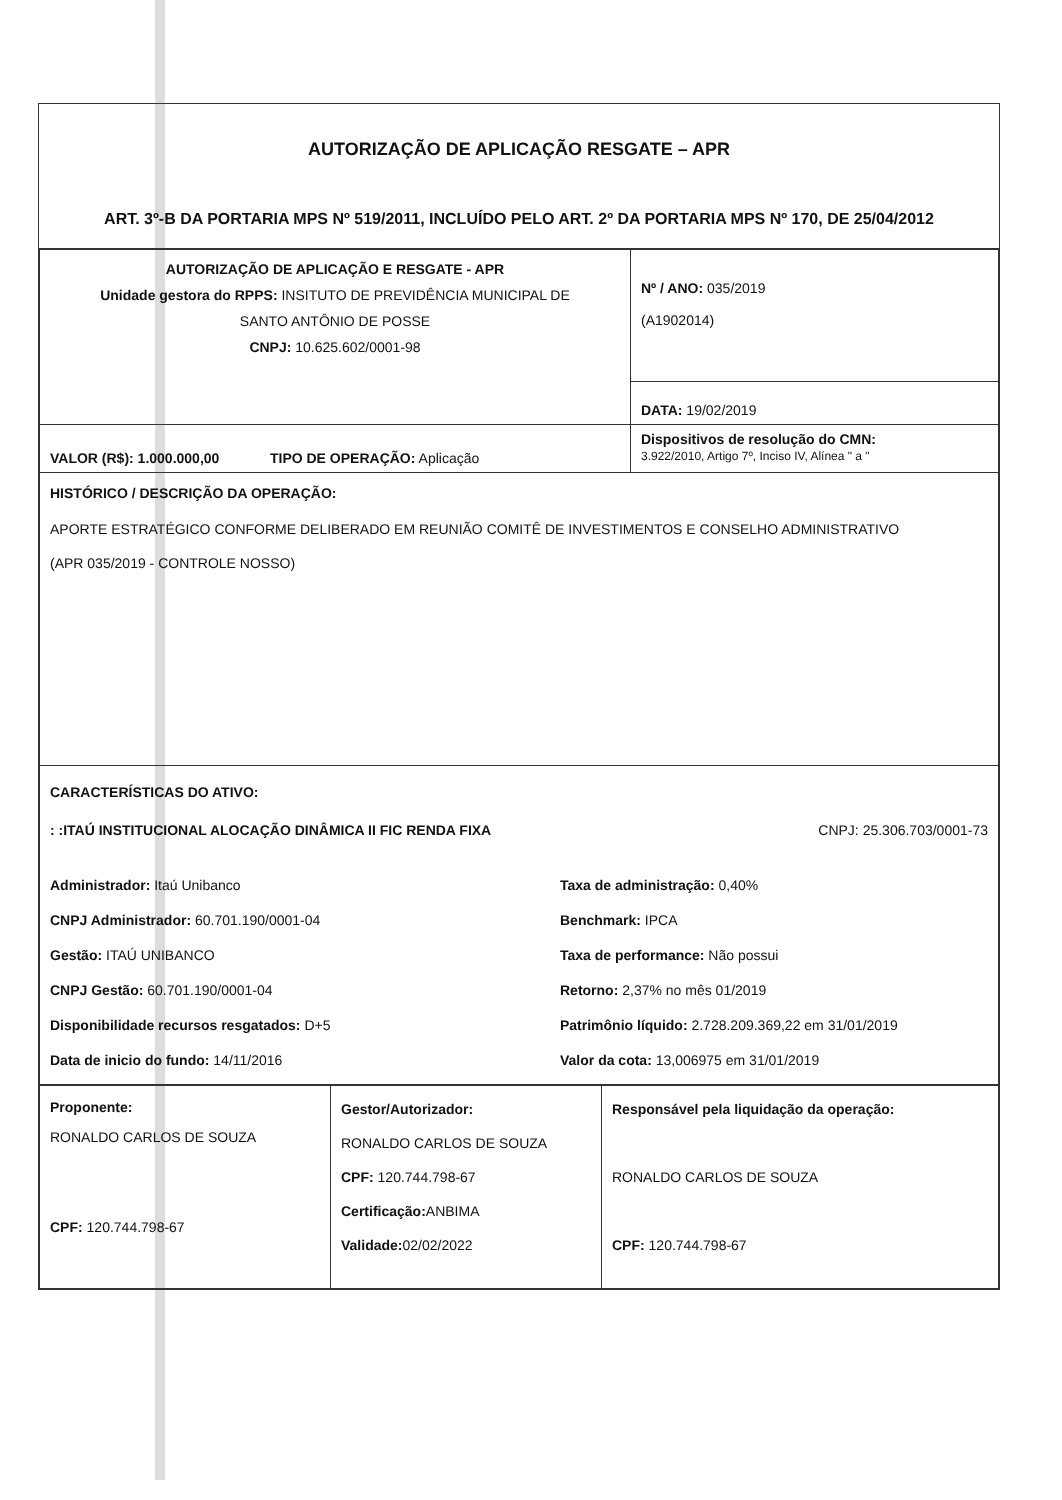AUTORIZAÇÃO DE APLICAÇÃO RESGATE – APR
ART. 3º-B DA PORTARIA MPS Nº 519/2011, INCLUÍDO PELO ART. 2º DA PORTARIA MPS Nº 170, DE 25/04/2012
| AUTORIZAÇÃO DE APLICAÇÃO E RESGATE - APR Unidade gestora do RPPS: INSITUTO DE PREVIDÊNCIA MUNICIPAL DE SANTO ANTÔNIO DE POSSE CNPJ: 10.625.602/0001-98 | Nº / ANO: 035/2019 (A1902014) |
| | DATA: 19/02/2019 |
| VALOR (R$): 1.000.000,00 TIPO DE OPERAÇÃO: Aplicação | Dispositivos de resolução do CMN: 3.922/2010, Artigo 7º, Inciso IV, Alínea " a " |
| HISTÓRICO / DESCRIÇÃO DA OPERAÇÃO: APORTE ESTRATÉGICO CONFORME DELIBERADO EM REUNIÃO COMITÊ DE INVESTIMENTOS E CONSELHO ADMINISTRATIVO (APR 035/2019 - CONTROLE NOSSO) | |
| CARACTERÍSTICAS DO ATIVO: : :ITAÚ INSTITUCIONAL ALOCAÇÃO DINÂMICA II FIC RENDA FIXA CNPJ: 25.306.703/0001-73 Administrador: Itaú Unibanco CNPJ Administrador: 60.701.190/0001-04 Gestão: ITAÚ UNIBANCO CNPJ Gestão: 60.701.190/0001-04 Disponibilidade recursos resgatados: D+5 Data de inicio do fundo: 14/11/2016 Taxa de administração: 0,40% Benchmark: IPCA Taxa de performance: Não possui Retorno: 2,37% no mês 01/2019 Patrimônio líquido: 2.728.209.369,22 em 31/01/2019 Valor da cota: 13,006975 em 31/01/2019 | |
| Proponente: RONALDO CARLOS DE SOUZA CPF: 120.744.798-67 | Gestor/Autorizador: RONALDO CARLOS DE SOUZA CPF: 120.744.798-67 Certificação: ANBIMA Validade: 02/02/2022 | Responsável pela liquidação da operação: RONALDO CARLOS DE SOUZA CPF: 120.744.798-67 |